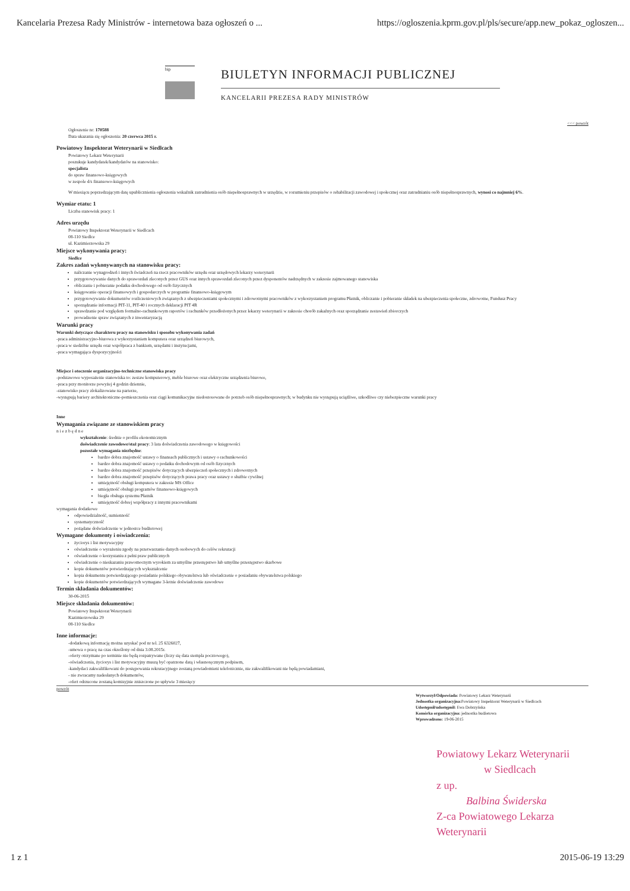Kancelaria Prezesa Rady Ministrów - internetowa baza ogłoszeń o ... https://ogloszenia.kprm.gov.pl/pls/secure/app.new_pokaz_ogloszen...
bip
BIULETYN INFORMACJI PUBLICZNEJ
KANCELARII PREZESA RADY MINISTRÓW
<<< powrót
Ogłoszenie nr: 170588
Data ukazania się ogłoszenia: 20 czerwca 2015 r.
Powiatowy Inspektorat Weterynarii w Siedlcach
Powiatowy Lekarz Weterynarii
poszukuje kandydatek/kandydatów na stanowisko:
specjalista
do spraw finansowo-księgowych
w zespole d/s finansowo-księgowych
W miesiącu poprzedzającym datę upublicznienia ogłoszenia wskaźnik zatrudnienia osób niepełnosprawnych w urzędzie, w rozumieniu przepisów o rehabilitacji zawodowej i społecznej oraz zatrudnianiu osób niepełnosprawnych, wynosi co najmniej 6%.
Wymiar etatu: 1
Liczba stanowisk pracy: 1
Adres urzędu
Powiatowy Inspektorat Weterynarii w Siedlcach
08-110 Siedlce
ul. Kazimierzowska 29
Miejsce wykonywania pracy:
Siedlce
Zakres zadań wykonywanych na stanowisku pracy:
naliczanie wynagrodzeń i innych świadczeń na rzecz pracowników urzędu oraz urzędowych lekarzy weterynarii
przygotowywanie danych do sprawozdań zleconych przez GUS oraz innych sprawozdań zleconych przez dysponentów nadrzędnych w zakresie zajmowanego stanowiska
obliczanie i pobieranie podatku dochodowego od osób fizycznych
księgowanie operacji finansowych i gospodarczych w programie finansowo-księgowym
przygotowywanie dokumentów rozliczeniowych związanych z ubezpieczeniami społecznymi i zdrowotnymi pracowników z wykorzystaniem programu Płatnik, obliczanie i pobieranie składek na ubezpieczenia społeczne, zdrowotne, Fundusz Pracy
sporządzanie informacji PIT-11, PIT-40 i rocznych deklaracji PIT 4R
sprawdzanie pod względem formalno-rachunkowym raportów i rachunków przedłożonych przez lekarzy weterynarii w zakresie chorób zakaźnych oraz sporządzanie zestawień zbiorczych
prowadzenie spraw związanych z inwentaryzacją
Warunki pracy
Warunki dotyczące charakteru pracy na stanowisku i sposobu wykonywania zadań
-praca administracyjno-biurowa z wykorzystaniem komputera oraz urządzeń biurowych,
-praca w siedzibie urzędu oraz współpraca z bankiem, urzędami i instytucjami,
-praca wymagająca dyspozycyjności
Miejsce i otoczenie organizacyjno-techniczne stanowiska pracy
-podstawowe wyposażenie stanowiska to: zestaw komputerowy, meble biurowe oraz elektryczne urządzenia biurowe,
-praca przy monitorze powyżej 4 godzin dziennie,
-stanowisko pracy zlokalizowane na parterze,
-występują bariery architektoniczne-pomieszczenia oraz ciągi komunikacyjne niedostosowane do potrzeb osób niepełnosprawnych; w budynku nie występują uciążliwe, szkodliwe czy niebezpieczne warunki pracy
Inne
Wymagania związane ze stanowiskiem pracy
n i e z b ę d n e
wykształcenie: średnie o profilu ekonomicznym
doświadczenie zawodowe/staż pracy: 3 lata doświadczenia zawodowego w księgowości
pozostałe wymagania niezbędne:
bardzo dobra znajomość ustawy o finansach publicznych i ustawy o rachunkowości
bardzo dobra znajomość ustawy o podatku dochodowym od osób fizycznych
bardzo dobra znajomość przepisów dotyczących ubezpieczeń społecznych i zdrowotnych
bardzo dobra znajomość przepisów dotyczących prawa pracy oraz ustawy o służbie cywilnej
umiejętność obsługi komputera w zakresie MS Office
umiejętność obsługi programów finansowo-księgowych
biegła obsługa systemu Płatnik
umiejętność dobrej współpracy z innymi pracownikami
wymagania dodatkowe
odpowiedzialność, sumienność
systematyczność
pożądane doświadczenie w jednostce budżetowej
Wymagane dokumenty i oświadczenia:
życiorys i list motywacyjny
oświadczenie o wyrażeniu zgody na przetwarzanie danych osobowych do celów rekrutacji
oświadczenie o korzystaniu z pełni praw publicznych
oświadczenie o nieskazaniu prawomocnym wyrokiem za umyślne przestępstwo lub umyślne przestępstwo skarbowe
kopie dokumentów potwierdzających wykształcenie
kopia dokumentu potwierdzającego posiadanie polskiego obywatelstwa lub oświadczenie o posiadaniu obywatelstwa polskiego
kopie dokumentów potwierdzających wymagane 3-letnie doświadczenie zawodowe
Termin składania dokumentów:
30-06-2015
Miejsce składania dokumentów:
Powiatowy Inspektorat Weterynarii
Kazimierzowska 29
08-110 Siedlce
Inne informacje:
-dodatkową informację można uzyskać pod nr tel. 25 6326027,
-umowa o pracę na czas określony od dnia 3.08.2015r.
-oferty otrzymane po terminie nie będą rozpatrywane (liczy się data stempla pocztowego),
-oświadczenia, życiorys i list motywacyjny muszą być opatrzone datą i własnoręcznym podpisem,
-kandydaci zakwalifikowani do postępowania rekrutacyjnego zostaną powiadomieni telefonicznie, nie zakwalifikowani nie będą powiadamiani,
- nie zwracamy nadesłanych dokumentów,
-ofert odrzucone zostaną komisyjnie zniszczone po upływie 3 miesięcy
powrót
Wytworzył/Odpowiada: Powiatowy Lekarz Weterynarii
Jednostka organizacyjna: Powiatowy Inspektorat Weterynarii w Siedlcach
Udostępnił/udostępnił: Ewa Dobrzyńska
Komórka organizacyjna: jednostka budżetowa
Wprowadzono: 19-06-2015
Powiatowy Lekarz Weterynarii
w Siedlcach
z up.
Balbina Świderska
Z-ca Powiatowego Lekarza Weterynarii
1 z 1 2015-06-19 13:29